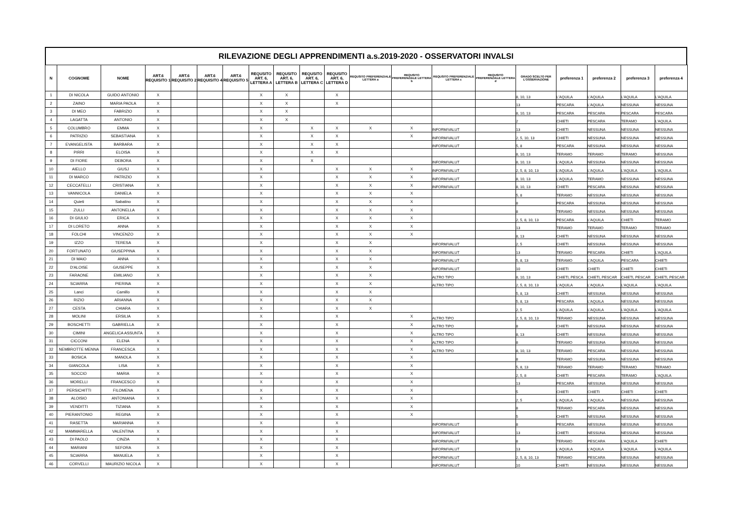RILEVAZIONE DEGLI APPRENDIMENTI a.s.2019-2020 - OSSERVATORI INVALSI
| N | COGNOME | NOME | ART.6 REQUISITO 1 | ART.6 REQUISITO 2 | ART.6 REQUISITO 4 | ART.6 REQUISITO 5 | REQUSITO ART. 6, LETTERA A | REQUSITO ART. 6, LETTERA B | REQUSITO ART. 6, LETTERA C | REQUSITO ART. 6, LETTERA D | REQUSITO PREFERENZIALE LETTERA a | REQUSITO PREFERENZIALE LETTERA b | REQUSITO PREFERENZIALE LETTERA c | REQUSITO PREFERENZIALE LETTERA d | GRADO SCELTO PER L'OSSERVAZIONE | preferenza 1 | preferenza 2 | preferenza 3 | preferenza 4 |
| --- | --- | --- | --- | --- | --- | --- | --- | --- | --- | --- | --- | --- | --- | --- | --- | --- | --- | --- | --- |
| 1 | DI NICOLA | GUIDO ANTONIO | X | | | | X | X | | X | | | | | 8, 10, 13 | L'AQUILA | L'AQUILA | L'AQUILA | L'AQUILA |
| 2 | ZAINO | MARIA PAOLA | X | | | | X | X | | X | | | | | 13 | PESCARA | L'AQUILA | NESSUNA | NESSUNA |
| 3 | DI MEO | FABRIZIO | X | | | | X | X | | | | | | | 8, 10, 13 | PESCARA | PESCARA | PESCARA | PESCARA |
| 4 | LAGATTA | ANTONIO | X | | | | X | X | | | | | | | 2 | CHIETI | PESCARA | TERAMO | L'AQUILA |
| 5 | COLUMBRO | EMMA | X | | | | X | | X | X | X | X | INFORM/VALUT | | 13 | CHIETI | NESSUNA | NESSUNA | NESSUNA |
| 6 | PATRIZIO | SEBASTIANA | X | | | | X | | X | X | | X | INFORM/VALUT | | 2, 5, 10, 13 | CHIETI | NESSUNA | NESSUNA | NESSUNA |
| 7 | EVANGELISTA | BARBARA | X | | | | X | | X | X | | | INFORM/VALUT | | 5, 8 | PESCARA | NESSUNA | NESSUNA | NESSUNA |
| 8 | PIRRI | ELOISA | X | | | | X | | X | X | | | | | 8, 10, 13 | TERAMO | TERAMO | TERAMO | NESSUNA |
| 9 | DI FIORE | DEBORA | X | | | | X | | X | | | | INFORM/VALUT | | 8, 10, 13 | L'AQUILA | NESSUNA | NESSUNA | NESSUNA |
| 10 | AIELLO | GIUSJ | X | | | | X | | | X | X | X | INFORM/VALUT | | 2, 5, 8, 10, 13 | L'AQUILA | L'AQUILA | L'AQUILA | L'AQUILA |
| 11 | DI MARCO | PATRIZIO | X | | | | X | | | X | X | X | INFORM/VALUT | | 8, 10, 13 | L'AQUILA | TERAMO | NESSUNA | NESSUNA |
| 12 | CECCATELLI | CRISTIANA | X | | | | X | | | X | X | X | INFORM/VALUT | | 8, 10, 13 | CHIETI | PESCARA | NESSUNA | NESSUNA |
| 13 | VANNICOLA | DANIELA | X | | | | X | | | X | X | X | | | 5, 8 | TERAMO | NESSUNA | NESSUNA | NESSUNA |
| 14 | Quieti | Sabatino | X | | | | X | | | X | X | X | | | 8 | PESCARA | NESSUNA | NESSUNA | NESSUNA |
| 15 | ZULLI | ANTONELLA | X | | | | X | | | X | X | X | | | 8 | TERAMO | NESSUNA | NESSUNA | NESSUNA |
| 16 | DI GIULIO | ERICA | X | | | | X | | | X | X | X | | | 2, 5, 8, 10, 13 | PESCARA | L'AQUILA | CHIETI | TERAMO |
| 17 | DI LORETO | ANNA | X | | | | X | | | X | X | X | | | 13 | TERAMO | TERAMO | TERAMO | TERAMO |
| 18 | FOLCHI | VINCENZO | X | | | | X | | | X | X | X | | | 8, 13 | CHIETI | NESSUNA | NESSUNA | NESSUNA |
| 19 | IZZO | TERESA | X | | | | X | | | X | X | | INFORM/VALUT | | 2, 5 | CHIETI | NESSUNA | NESSUNA | NESSUNA |
| 20 | FORTUNATO | GIUSEPPINA | X | | | | X | | | X | X | | INFORM/VALUT | | 13 | TERAMO | PESCARA | CHIETI | L'AQUILA |
| 21 | DI MAIO | ANNA | X | | | | X | | | X | X | | INFORM/VALUT | | 5, 8, 13 | TERAMO | L'AQUILA | PESCARA | CHIETI |
| 22 | D'ALOISE | GIUSEPPE | X | | | | X | | | X | X | | INFORM/VALUT | | 10 | CHIETI | CHIETI | CHIETI | CHIETI |
| 23 | FARAONE | EMILIANO | X | | | | X | | | X | X | | ALTRO TIPO | | 8, 10, 13 | CHIETI, PESCA | CHIETI, PESCAR | CHIETI, PESCAR | CHIETI, PESCAR |
| 24 | SCIARRA | PIERINA | X | | | | X | | | X | X | | ALTRO TIPO | | 2, 5, 8, 10, 13 | L'AQUILA | L'AQUILA | L'AQUILA | L'AQUILA |
| 25 | Lanci | Camillo | X | | | | X | | | X | X | | | | 5, 8, 13 | CHIETI | NESSUNA | NESSUNA | NESSUNA |
| 26 | RIZIO | ARIANNA | X | | | | X | | | X | X | | | | 5, 8, 13 | PESCARA | L'AQUILA | NESSUNA | NESSUNA |
| 27 | CESTA | CHIARA | X | | | | X | | | X | X | | | | 2, 5 | L'AQUILA | L'AQUILA | L'AQUILA | L'AQUILA |
| 28 | MOLINI | ERSILIA | X | | | | X | | | X | | X | ALTRO TIPO | | 2, 5, 8, 10, 13 | TERAMO | NESSUNA | NESSUNA | NESSUNA |
| 29 | BOSCHETTI | GABRIELLA | X | | | | X | | | X | | X | ALTRO TIPO | | 8 | CHIETI | NESSUNA | NESSUNA | NESSUNA |
| 30 | CIMINI | ANGELICA ASSUNTA | X | | | | X | | | X | | X | ALTRO TIPO | | 8, 13 | CHIETI | NESSUNA | NESSUNA | NESSUNA |
| 31 | CICCONI | ELENA | X | | | | X | | | X | | X | ALTRO TIPO | | 8 | TERAMO | NESSUNA | NESSUNA | NESSUNA |
| 32 | NEMBROTTE MENNA | FRANCESCA | X | | | | X | | | X | | X | ALTRO TIPO | | 8, 10, 13 | TERAMO | PESCARA | NESSUNA | NESSUNA |
| 33 | BOSICA | MANOLA | X | | | | X | | | X | | X | | | 8 | TERAMO | NESSUNA | NESSUNA | NESSUNA |
| 34 | GIANCOLA | LISA | X | | | | X | | | X | | X | | | 5, 8, 13 | TERAMO | TERAMO | TERAMO | TERAMO |
| 35 | SOCCIO | MARIA | X | | | | X | | | X | | X | | | 2, 5, 8 | CHIETI | PESCARA | TERAMO | L'AQUILA |
| 36 | MORELLI | FRANCESCO | X | | | | X | | | X | | X | | | 13 | PESCARA | NESSUNA | NESSUNA | NESSUNA |
| 37 | PERSICHITTI | FILOMENA | X | | | | X | | | X | | X | | | 5 | CHIETI | CHIETI | CHIETI | CHIETI |
| 38 | ALOISIO | ANTONIANA | X | | | | X | | | X | | X | | | 2, 5 | L'AQUILA | L'AQUILA | NESSUNA | NESSUNA |
| 39 | VENDITTI | TIZIANA | X | | | | X | | | X | | X | | | 8 | TERAMO | PESCARA | NESSUNA | NESSUNA |
| 40 | PIERANTONIO | REGINA | X | | | | X | | | X | | X | | | 5 | CHIETI | NESSUNA | NESSUNA | NESSUNA |
| 41 | RASETTA | MARIANNA | X | | | | X | | | X | | | INFORM/VALUT | | 8 | PESCARA | NESSUNA | NESSUNA | NESSUNA |
| 42 | MAMMARELLA | VALENTINA | X | | | | X | | | X | | | INFORM/VALUT | | 13 | CHIETI | NESSUNA | NESSUNA | NESSUNA |
| 43 | DI PAOLO | CINZIA | X | | | | X | | | X | | | INFORM/VALUT | | 8 | TERAMO | PESCARA | L'AQUILA | CHIETI |
| 44 | MARIANI | SEFORA | X | | | | X | | | X | | | INFORM/VALUT | | 13 | L'AQUILA | L'AQUILA | L'AQUILA | L'AQUILA |
| 45 | SCIARRA | MANUELA | X | | | | X | | | X | | | INFORM/VALUT | | 2, 5, 8, 10, 13 | TERAMO | PESCARA | NESSUNA | NESSUNA |
| 46 | CORVELLI | MAURIZIO NICOLA | X | | | | X | | | X | | | INFORM/VALUT | | 10 | CHIETI | NESSUNA | NESSUNA | NESSUNA |